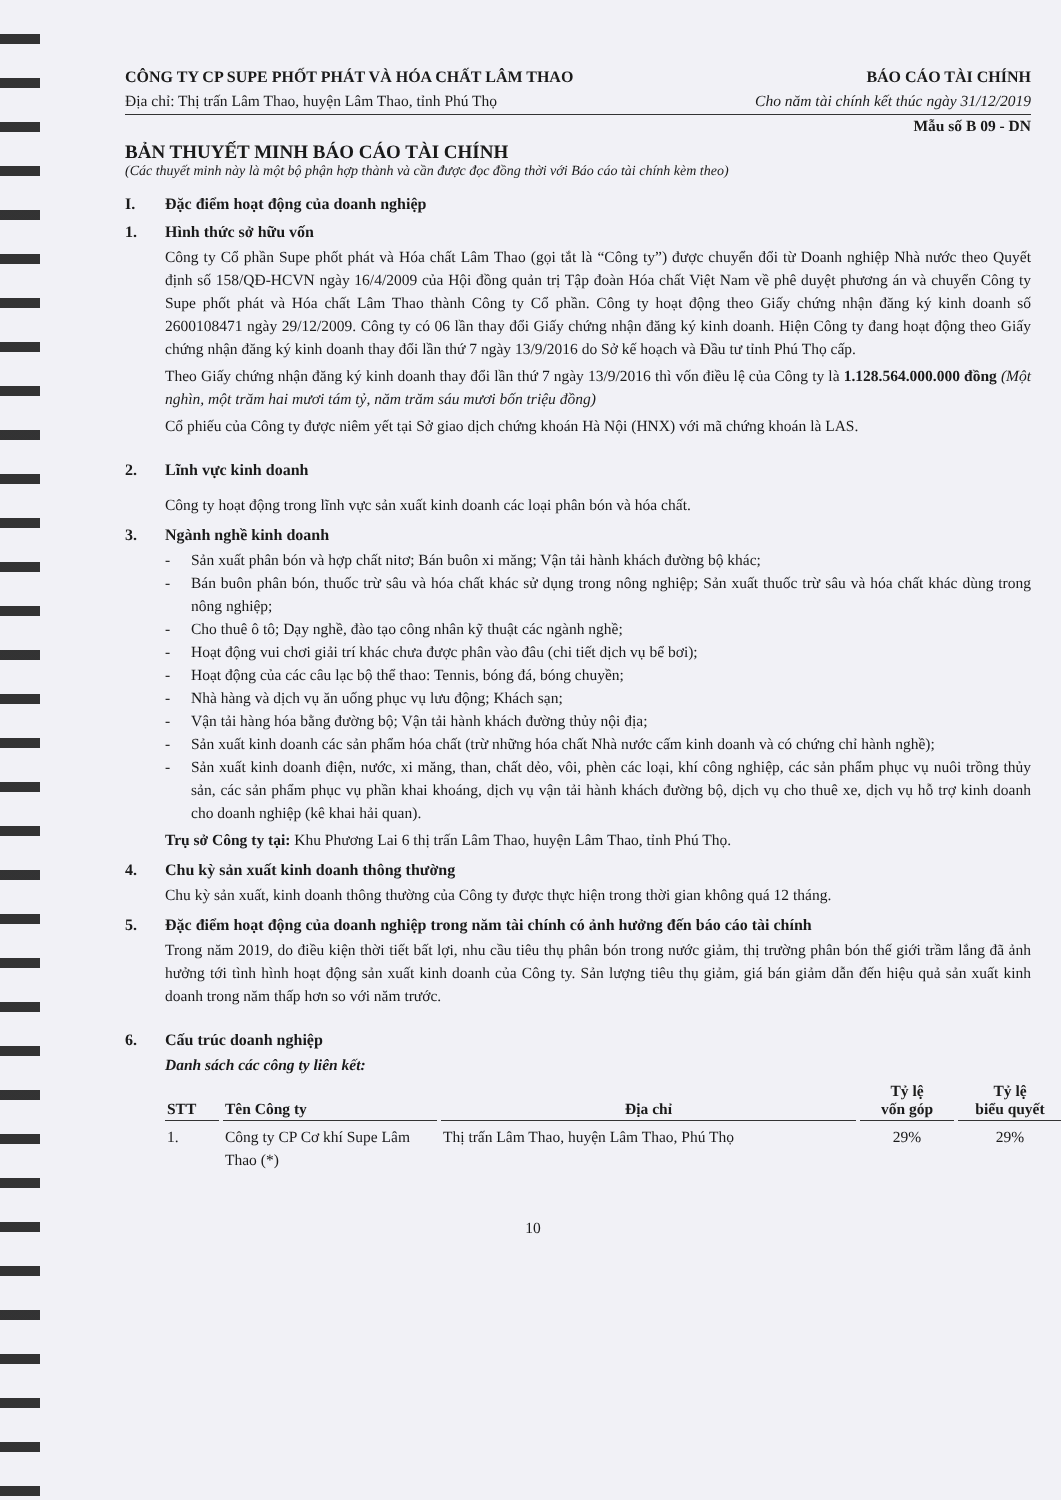CÔNG TY CP SUPE PHỐT PHÁT VÀ HÓA CHẤT LÂM THAO BÁO CÁO TÀI CHÍNH
Địa chỉ: Thị trấn Lâm Thao, huyện Lâm Thao, tỉnh Phú Thọ Cho năm tài chính kết thúc ngày 31/12/2019
Mẫu số B 09 - DN
BẢN THUYẾT MINH BÁO CÁO TÀI CHÍNH
(Các thuyết minh này là một bộ phận hợp thành và cần được đọc đồng thời với Báo cáo tài chính kèm theo)
I. Đặc điểm hoạt động của doanh nghiệp
1. Hình thức sở hữu vốn
Công ty Cổ phần Supe phốt phát và Hóa chất Lâm Thao (gọi tắt là “Công ty”) được chuyển đổi từ Doanh nghiệp Nhà nước theo Quyết định số 158/QĐ-HCVN ngày 16/4/2009 của Hội đồng quản trị Tập đoàn Hóa chất Việt Nam về phê duyệt phương án và chuyển Công ty Supe phốt phát và Hóa chất Lâm Thao thành Công ty Cổ phần. Công ty hoạt động theo Giấy chứng nhận đăng ký kinh doanh số 2600108471 ngày 29/12/2009. Công ty có 06 lần thay đổi Giấy chứng nhận đăng ký kinh doanh. Hiện Công ty đang hoạt động theo Giấy chứng nhận đăng ký kinh doanh thay đổi lần thứ 7 ngày 13/9/2016 do Sở kế hoạch và Đầu tư tỉnh Phú Thọ cấp.
Theo Giấy chứng nhận đăng ký kinh doanh thay đổi lần thứ 7 ngày 13/9/2016 thì vốn điều lệ của Công ty là 1.128.564.000.000 đồng (Một nghìn, một trăm hai mươi tám tỷ, năm trăm sáu mươi bốn triệu đồng)
Cổ phiếu của Công ty được niêm yết tại Sở giao dịch chứng khoán Hà Nội (HNX) với mã chứng khoán là LAS.
2. Lĩnh vực kinh doanh
Công ty hoạt động trong lĩnh vực sản xuất kinh doanh các loại phân bón và hóa chất.
3. Ngành nghề kinh doanh
- Sản xuất phân bón và hợp chất nitơ; Bán buôn xi măng; Vận tải hành khách đường bộ khác;
- Bán buôn phân bón, thuốc trừ sâu và hóa chất khác sử dụng trong nông nghiệp; Sản xuất thuốc trừ sâu và hóa chất khác dùng trong nông nghiệp;
- Cho thuê ô tô; Dạy nghề, đào tạo công nhân kỹ thuật các ngành nghề;
- Hoạt động vui chơi giải trí khác chưa được phân vào đâu (chi tiết dịch vụ bể bơi);
- Hoạt động của các câu lạc bộ thể thao: Tennis, bóng đá, bóng chuyền;
- Nhà hàng và dịch vụ ăn uống phục vụ lưu động; Khách sạn;
- Vận tải hàng hóa bằng đường bộ; Vận tải hành khách đường thủy nội địa;
- Sản xuất kinh doanh các sản phẩm hóa chất (trừ những hóa chất Nhà nước cấm kinh doanh và có chứng chỉ hành nghề);
- Sản xuất kinh doanh điện, nước, xi măng, than, chất dẻo, vôi, phèn các loại, khí công nghiệp, các sản phẩm phục vụ nuôi trồng thủy sản, các sản phẩm phục vụ phần khai khoáng, dịch vụ vận tải hành khách đường bộ, dịch vụ cho thuê xe, dịch vụ hỗ trợ kinh doanh cho doanh nghiệp (kê khai hải quan).
Trụ sở Công ty tại: Khu Phương Lai 6 thị trấn Lâm Thao, huyện Lâm Thao, tỉnh Phú Thọ.
4. Chu kỳ sản xuất kinh doanh thông thường
Chu kỳ sản xuất, kinh doanh thông thường của Công ty được thực hiện trong thời gian không quá 12 tháng.
5. Đặc điểm hoạt động của doanh nghiệp trong năm tài chính có ảnh hưởng đến báo cáo tài chính
Trong năm 2019, do điều kiện thời tiết bất lợi, nhu cầu tiêu thụ phân bón trong nước giảm, thị trường phân bón thế giới trầm lắng đã ảnh hưởng tới tình hình hoạt động sản xuất kinh doanh của Công ty. Sản lượng tiêu thụ giảm, giá bán giảm dẫn đến hiệu quả sản xuất kinh doanh trong năm thấp hơn so với năm trước.
6. Cấu trúc doanh nghiệp
Danh sách các công ty liên kết:
| STT | Tên Công ty | Địa chỉ | Tỷ lệ vốn góp | Tỷ lệ biểu quyết |
| --- | --- | --- | --- | --- |
| 1. | Công ty CP Cơ khí Supe Lâm Thao (*) | Thị trấn Lâm Thao, huyện Lâm Thao, Phú Thọ | 29% | 29% |
10